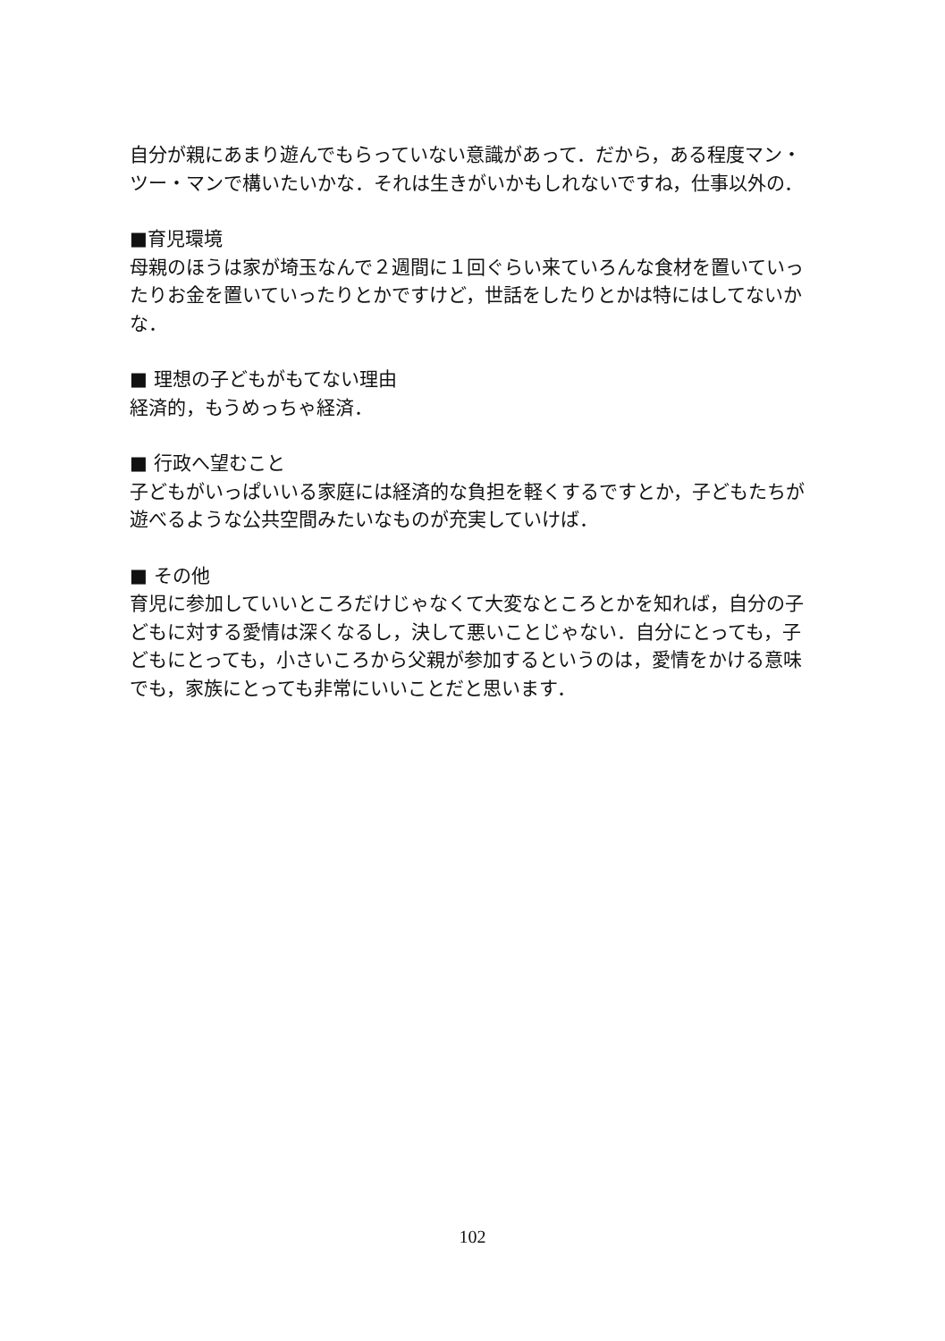自分が親にあまり遊んでもらっていない意識があって．だから，ある程度マン・ツー・マンで構いたいかな．それは生きがいかもしれないですね，仕事以外の．
■育児環境
母親のほうは家が埼玉なんで２週間に１回ぐらい来ていろんな食材を置いていったりお金を置いていったりとかですけど，世話をしたりとかは特にはしてないかな．
■ 理想の子どもがもてない理由
経済的，もうめっちゃ経済．
■ 行政へ望むこと
子どもがいっぱいいる家庭には経済的な負担を軽くするですとか，子どもたちが遊べるような公共空間みたいなものが充実していけば．
■ その他
育児に参加していいところだけじゃなくて大変なところとかを知れば，自分の子どもに対する愛情は深くなるし，決して悪いことじゃない．自分にとっても，子どもにとっても，小さいころから父親が参加するというのは，愛情をかける意味でも，家族にとっても非常にいいことだと思います．
102